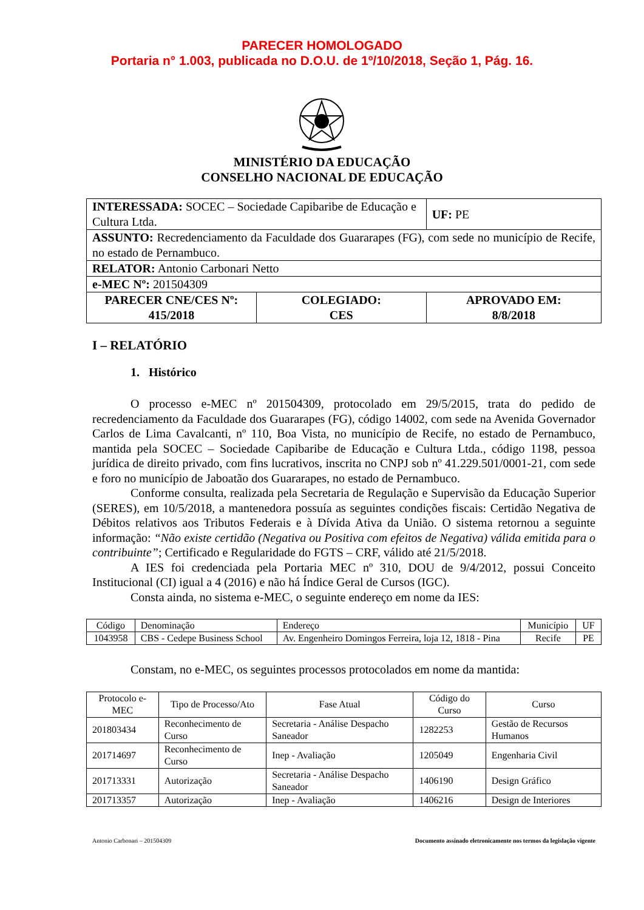PARECER HOMOLOGADO
Portaria n° 1.003, publicada no D.O.U. de 1º/10/2018, Seção 1, Pág. 16.
MINISTÉRIO DA EDUCAÇÃO
CONSELHO NACIONAL DE EDUCAÇÃO
| INTERESSADA: SOCEC – Sociedade Capibaribe de Educação e Cultura Ltda. | | UF: PE |
| ASSUNTO: Recredenciamento da Faculdade dos Guararapes (FG), com sede no município de Recife, no estado de Pernambuco. | | |
| RELATOR: Antonio Carbonari Netto | | |
| e-MEC Nº: 201504309 | | |
| PARECER CNE/CES Nº: 415/2018 | COLEGIADO: CES | APROVADO EM: 8/8/2018 |
I – RELATÓRIO
1. Histórico
O processo e-MEC nº 201504309, protocolado em 29/5/2015, trata do pedido de recredenciamento da Faculdade dos Guararapes (FG), código 14002, com sede na Avenida Governador Carlos de Lima Cavalcanti, nº 110, Boa Vista, no município de Recife, no estado de Pernambuco, mantida pela SOCEC – Sociedade Capibaribe de Educação e Cultura Ltda., código 1198, pessoa jurídica de direito privado, com fins lucrativos, inscrita no CNPJ sob nº 41.229.501/0001-21, com sede e foro no município de Jaboatão dos Guararapes, no estado de Pernambuco.
Conforme consulta, realizada pela Secretaria de Regulação e Supervisão da Educação Superior (SERES), em 10/5/2018, a mantenedora possuía as seguintes condições fiscais: Certidão Negativa de Débitos relativos aos Tributos Federais e à Dívida Ativa da União. O sistema retornou a seguinte informação: “Não existe certidão (Negativa ou Positiva com efeitos de Negativa) válida emitida para o contribuinte”; Certificado e Regularidade do FGTS – CRF, válido até 21/5/2018.
A IES foi credenciada pela Portaria MEC nº 310, DOU de 9/4/2012, possui Conceito Institucional (CI) igual a 4 (2016) e não há Índice Geral de Cursos (IGC).
Consta ainda, no sistema e-MEC, o seguinte endereço em nome da IES:
| Código | Denominação | Endereço | Município | UF |
| 1043958 | CBS - Cedepe Business School | Av. Engenheiro Domingos Ferreira, loja 12, 1818 - Pina | Recife | PE |
Constam, no e-MEC, os seguintes processos protocolados em nome da mantida:
| Protocolo e-MEC | Tipo de Processo/Ato | Fase Atual | Código do Curso | Curso |
| 201803434 | Reconhecimento de Curso | Secretaria - Análise Despacho Saneador | 1282253 | Gestão de Recursos Humanos |
| 201714697 | Reconhecimento de Curso | Inep - Avaliação | 1205049 | Engenharia Civil |
| 201713331 | Autorização | Secretaria - Análise Despacho Saneador | 1406190 | Design Gráfico |
| 201713357 | Autorização | Inep - Avaliação | 1406216 | Design de Interiores |
Antonio Carbonari – 201504309 Documento assinado eletronicamente nos termos da legislação vigente